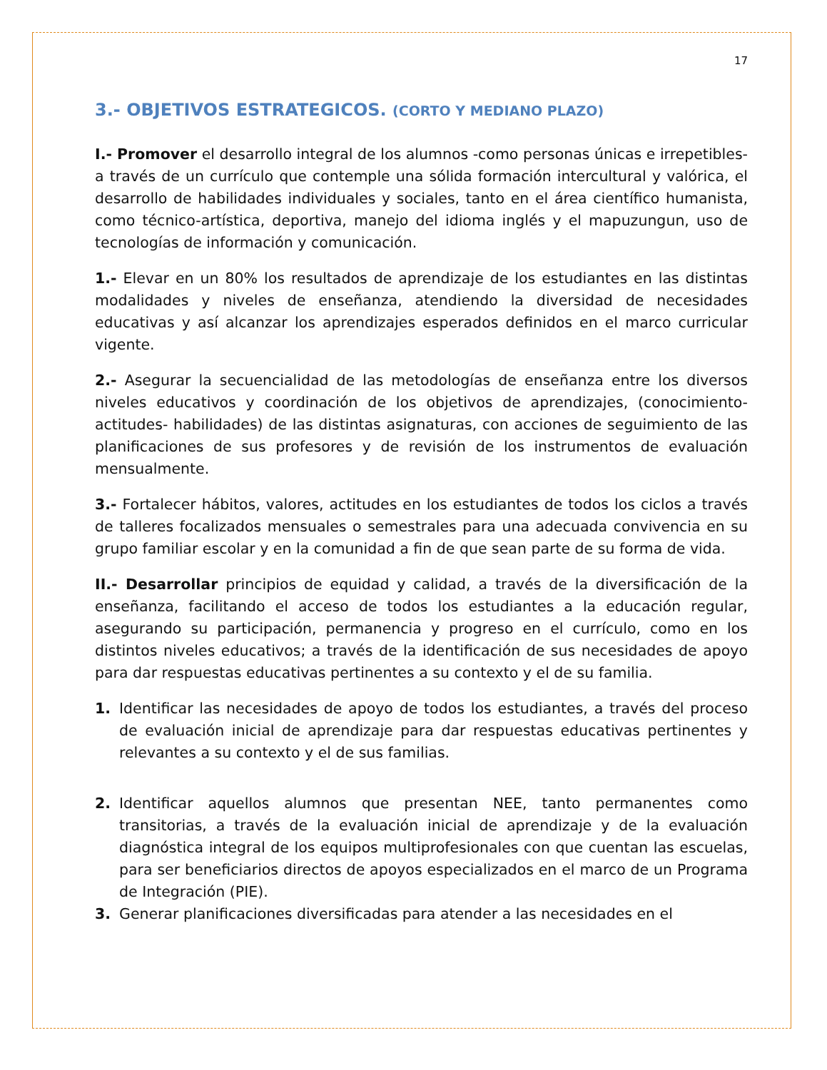17
3.- OBJETIVOS ESTRATEGICOS. (CORTO Y MEDIANO PLAZO)
I.- Promover el desarrollo integral de los alumnos -como personas únicas e irrepetibles- a través de un currículo que contemple una sólida formación intercultural y valórica, el desarrollo de habilidades individuales y sociales, tanto en el área científico humanista, como técnico-artística, deportiva, manejo del idioma inglés y el mapuzungun, uso de tecnologías de información y comunicación.
1.- Elevar en un 80% los resultados de aprendizaje de los estudiantes en las distintas modalidades y niveles de enseñanza, atendiendo la diversidad de necesidades educativas y así alcanzar los aprendizajes esperados definidos en el marco curricular vigente.
2.- Asegurar la secuencialidad de las metodologías de enseñanza entre los diversos niveles educativos y coordinación de los objetivos de aprendizajes, (conocimiento-actitudes- habilidades) de las distintas asignaturas, con acciones de seguimiento de las planificaciones de sus profesores y de revisión de los instrumentos de evaluación mensualmente.
3.- Fortalecer hábitos, valores, actitudes en los estudiantes de todos los ciclos a través de talleres focalizados mensuales o semestrales para una adecuada convivencia en su grupo familiar escolar y en la comunidad a fin de que sean parte de su forma de vida.
II.- Desarrollar principios de equidad y calidad, a través de la diversificación de la enseñanza, facilitando el acceso de todos los estudiantes a la educación regular, asegurando su participación, permanencia y progreso en el currículo, como en los distintos niveles educativos; a través de la identificación de sus necesidades de apoyo para dar respuestas educativas pertinentes a su contexto y el de su familia.
1. Identificar las necesidades de apoyo de todos los estudiantes, a través del proceso de evaluación inicial de aprendizaje para dar respuestas educativas pertinentes y relevantes a su contexto y el de sus familias.
2. Identificar aquellos alumnos que presentan NEE, tanto permanentes como transitorias, a través de la evaluación inicial de aprendizaje y de la evaluación diagnóstica integral de los equipos multiprofesionales con que cuentan las escuelas, para ser beneficiarios directos de apoyos especializados en el marco de un Programa de Integración (PIE).
3. Generar planificaciones diversificadas para atender a las necesidades en el